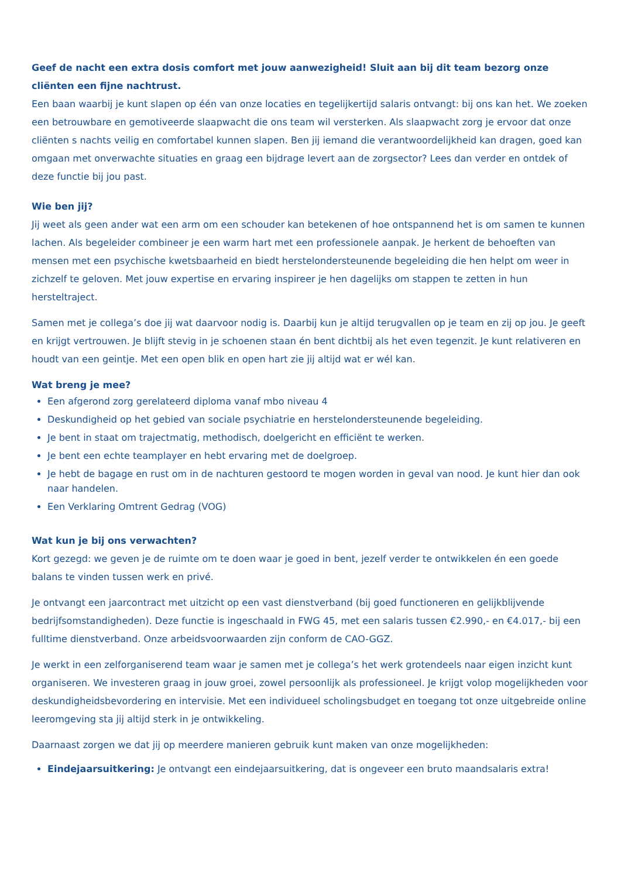Geef de nacht een extra dosis comfort met jouw aanwezigheid! Sluit aan bij dit team bezorg onze cliënten een fijne nachtrust.
Een baan waarbij je kunt slapen op één van onze locaties en tegelijkertijd salaris ontvangt: bij ons kan het. We zoeken een betrouwbare en gemotiveerde slaapwacht die ons team wil versterken. Als slaapwacht zorg je ervoor dat onze cliënten s nachts veilig en comfortabel kunnen slapen. Ben jij iemand die verantwoordelijkheid kan dragen, goed kan omgaan met onverwachte situaties en graag een bijdrage levert aan de zorgsector? Lees dan verder en ontdek of deze functie bij jou past.
Wie ben jij?
Jij weet als geen ander wat een arm om een schouder kan betekenen of hoe ontspannend het is om samen te kunnen lachen. Als begeleider combineer je een warm hart met een professionele aanpak. Je herkent de behoeften van mensen met een psychische kwetsbaarheid en biedt herstelondersteunende begeleiding die hen helpt om weer in zichzelf te geloven. Met jouw expertise en ervaring inspireer je hen dagelijks om stappen te zetten in hun hersteltraject.
Samen met je collega’s doe jij wat daarvoor nodig is. Daarbij kun je altijd terugvallen op je team en zij op jou. Je geeft en krijgt vertrouwen. Je blijft stevig in je schoenen staan én bent dichtbij als het even tegenzit. Je kunt relativeren en houdt van een geintje. Met een open blik en open hart zie jij altijd wat er wél kan.
Wat breng je mee?
Een afgerond zorg gerelateerd diploma vanaf mbo niveau 4
Deskundigheid op het gebied van sociale psychiatrie en herstelondersteunende begeleiding.
Je bent in staat om trajectmatig, methodisch, doelgericht en efficiënt te werken.
Je bent een echte teamplayer en hebt ervaring met de doelgroep.
Je hebt de bagage en rust om in de nachturen gestoord te mogen worden in geval van nood. Je kunt hier dan ook naar handelen.
Een Verklaring Omtrent Gedrag (VOG)
Wat kun je bij ons verwachten?
Kort gezegd: we geven je de ruimte om te doen waar je goed in bent, jezelf verder te ontwikkelen én een goede balans te vinden tussen werk en privé.
Je ontvangt een jaarcontract met uitzicht op een vast dienstverband (bij goed functioneren en gelijkblijvende bedrijfsomstandigheden). Deze functie is ingeschaald in FWG 45, met een salaris tussen €2.990,- en €4.017,- bij een fulltime dienstverband. Onze arbeidsvoorwaarden zijn conform de CAO-GGZ.
Je werkt in een zelforganiserend team waar je samen met je collega’s het werk grotendeels naar eigen inzicht kunt organiseren. We investeren graag in jouw groei, zowel persoonlijk als professioneel. Je krijgt volop mogelijkheden voor deskundigheidsbevordering en intervisie. Met een individueel scholingsbudget en toegang tot onze uitgebreide online leeromgeving sta jij altijd sterk in je ontwikkeling.
Daarnaast zorgen we dat jij op meerdere manieren gebruik kunt maken van onze mogelijkheden:
Eindejaarsuitkering: Je ontvangt een eindejaarsuitkering, dat is ongeveer een bruto maandsalaris extra!